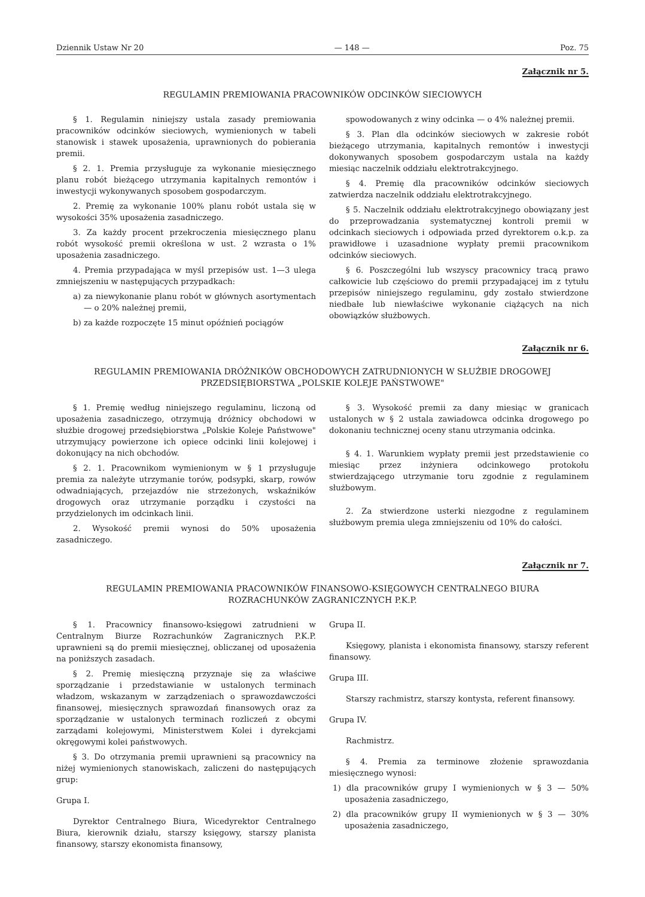Dziennik Ustaw Nr 20 — 148 — Poz. 75
Załącznik nr 5.
REGULAMIN PREMIOWANIA PRACOWNIKÓW ODCINKÓW SIECIOWYCH
§ 1. Regulamin niniejszy ustala zasady premiowania pracowników odcinków sieciowych, wymienionych w tabeli stanowisk i stawek uposażenia, uprawnionych do pobierania premii.
§ 2. 1. Premia przysługuje za wykonanie miesięcznego planu robót bieżącego utrzymania kapitalnych remontów i inwestycji wykonywanych sposobem gospodarczym.
2. Premię za wykonanie 100% planu robót ustala się w wysokości 35% uposażenia zasadniczego.
3. Za każdy procent przekroczenia miesięcznego planu robót wysokość premii określona w ust. 2 wzrasta o 1% uposażenia zasadniczego.
4. Premia przypadająca w myśl przepisów ust. 1—3 ulega zmniejszeniu w następujących przypadkach:
a) za niewykonanie planu robót w głównych asortymentach — o 20% należnej premii,
b) za każde rozpoczęte 15 minut opóźnień pociągów
spowodowanych z winy odcinka — o 4% należnej premii.
§ 3. Plan dla odcinków sieciowych w zakresie robót bieżącego utrzymania, kapitalnych remontów i inwestycji dokonywanych sposobem gospodarczym ustala na każdy miesiąc naczelnik oddziału elektrotrakcyjnego.
§ 4. Premię dla pracowników odcinków sieciowych zatwierdza naczelnik oddziału elektrotrakcyjnego.
§ 5. Naczelnik oddziału elektrotrakcyjnego obowiązany jest do przeprowadzania systematycznej kontroli premii w odcinkach sieciowych i odpowiada przed dyrektorem o.k.p. za prawidłowe i uzasadnione wypłaty premii pracownikom odcinków sieciowych.
§ 6. Poszczególni lub wszyscy pracownicy tracą prawo całkowicie lub częściowo do premii przypadającej im z tytułu przepisów niniejszego regulaminu, gdy zostało stwierdzone niedbałe lub niewłaściwe wykonanie ciążących na nich obowiązków służbowych.
Załącznik nr 6.
REGULAMIN PREMIOWANIA DRÓŻNIKÓW OBCHODOWYCH ZATRUDNIONYCH W SŁUŻBIE DROGOWEJ
PRZEDSIĘBIORSTWA „POLSKIE KOLEJE PAŃSTWOWE"
§ 1. Premię według niniejszego regulaminu, liczoną od uposażenia zasadniczego, otrzymują dróżnicy obchodowi w służbie drogowej przedsiębiorstwa „Polskie Koleje Państwowe" utrzymujący powierzone ich opiece odcinki linii kolejowej i dokonujący na nich obchodów.
§ 2. 1. Pracownikom wymienionym w § 1 przysługuje premia za należyte utrzymanie torów, podsypki, skarp, rowów odwadniających, przejazdów nie strzeżonych, wskaźników drogowych oraz utrzymanie porządku i czystości na przydzielonych im odcinkach linii.
2. Wysokość premii wynosi do 50% uposażenia zasadniczego.
§ 3. Wysokość premii za dany miesiąc w granicach ustalonych w § 2 ustala zawiadowca odcinka drogowego po dokonaniu technicznej oceny stanu utrzymania odcinka.
§ 4. 1. Warunkiem wypłaty premii jest przedstawienie co miesiąc przez inżyniera odcinkowego protokołu stwierdzającego utrzymanie toru zgodnie z regulaminem służbowym.
2. Za stwierdzone usterki niezgodne z regulaminem służbowym premia ulega zmniejszeniu od 10% do całości.
Załącznik nr 7.
REGULAMIN PREMIOWANIA PRACOWNIKÓW FINANSOWO-KSIĘGOWYCH CENTRALNEGO BIURA
ROZRACHUNKÓW ZAGRANICZNYCH P.K.P.
§ 1. Pracownicy finansowo-księgowi zatrudnieni w Centralnym Biurze Rozrachunków Zagranicznych P.K.P. uprawnieni są do premii miesięcznej, obliczanej od uposażenia na poniższych zasadach.
§ 2. Premię miesięczną przyznaje się za właściwe sporządzanie i przedstawianie w ustalonych terminach władzom, wskazanym w zarządzeniach o sprawozdawczości finansowej, miesięcznych sprawozdań finansowych oraz za sporządzanie w ustalonych terminach rozliczeń z obcymi zarządami kolejowymi, Ministerstwem Kolei i dyrekcjami okręgowymi kolei państwowych.
§ 3. Do otrzymania premii uprawnieni są pracownicy na niżej wymienionych stanowiskach, zaliczeni do następujących grup:
Grupa I.
Dyrektor Centralnego Biura, Wicedyrektor Centralnego Biura, kierownik działu, starszy księgowy, starszy planista finansowy, starszy ekonomista finansowy,
Grupa II.
Księgowy, planista i ekonomista finansowy, starszy referent finansowy.
Grupa III.
Starszy rachmistrz, starszy kontysta, referent finansowy.
Grupa IV.
Rachmistrz.
§ 4. Premia za terminowe złożenie sprawozdania miesięcznego wynosi:
1) dla pracowników grupy I wymienionych w § 3 — 50% uposażenia zasadniczego,
2) dla pracowników grupy II wymienionych w § 3 — 30% uposażenia zasadniczego,